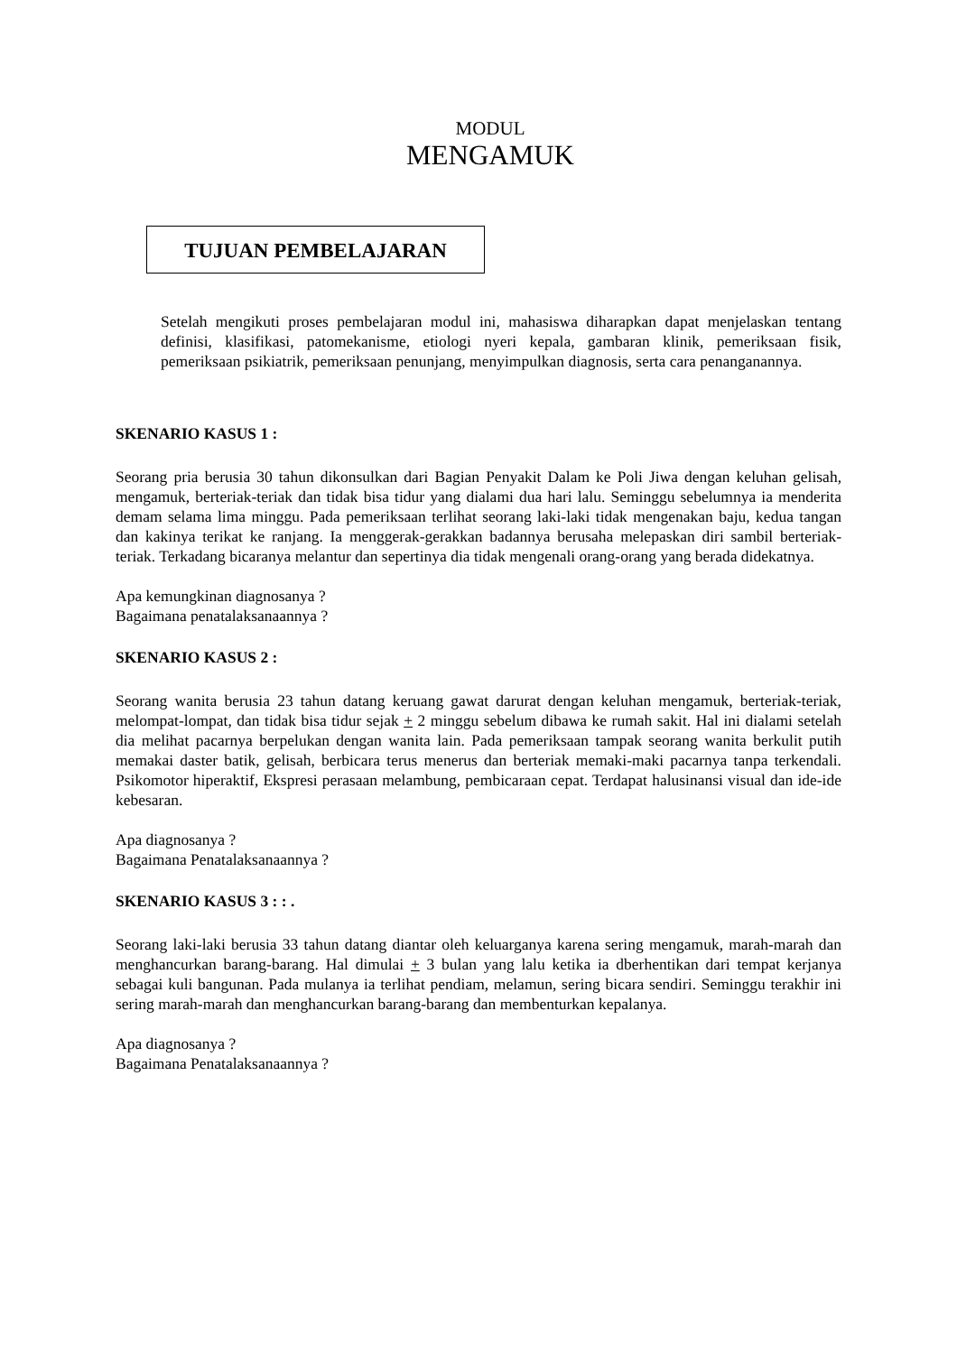MODUL
MENGAMUK
TUJUAN PEMBELAJARAN
Setelah mengikuti proses pembelajaran modul ini, mahasiswa diharapkan dapat menjelaskan tentang definisi, klasifikasi, patomekanisme, etiologi nyeri kepala, gambaran klinik, pemeriksaan fisik, pemeriksaan psikiatrik, pemeriksaan penunjang, menyimpulkan diagnosis, serta cara penanganannya.
SKENARIO KASUS 1 :
Seorang pria berusia 30 tahun dikonsulkan dari Bagian Penyakit Dalam ke Poli Jiwa dengan keluhan gelisah, mengamuk, berteriak-teriak dan tidak bisa tidur yang dialami dua hari lalu. Seminggu sebelumnya ia menderita demam selama lima minggu. Pada pemeriksaan terlihat seorang laki-laki tidak mengenakan baju, kedua tangan dan kakinya terikat ke ranjang. Ia menggerak-gerakkan badannya berusaha melepaskan diri sambil berteriak-teriak. Terkadang bicaranya melantur dan sepertinya dia tidak mengenali orang-orang yang berada didekatnya.
Apa kemungkinan diagnosanya ?
Bagaimana penatalaksanaannya ?
SKENARIO KASUS 2 :
Seorang wanita berusia 23 tahun datang keruang gawat darurat dengan keluhan mengamuk, berteriak-teriak, melompat-lompat, dan tidak bisa tidur sejak + 2 minggu sebelum dibawa ke rumah sakit. Hal ini dialami setelah dia melihat pacarnya berpelukan dengan wanita lain. Pada pemeriksaan tampak seorang wanita berkulit putih memakai daster batik, gelisah, berbicara terus menerus dan berteriak memaki-maki pacarnya tanpa terkendali. Psikomotor hiperaktif, Ekspresi perasaan melambung, pembicaraan cepat. Terdapat halusinansi visual dan ide-ide kebesaran.
Apa diagnosanya ?
Bagaimana Penatalaksanaannya ?
SKENARIO KASUS 3 : : .
Seorang laki-laki berusia 33 tahun datang diantar oleh keluarganya karena sering mengamuk, marah-marah dan menghancurkan barang-barang. Hal dimulai + 3 bulan yang lalu ketika ia dberhentikan dari tempat kerjanya sebagai kuli bangunan. Pada mulanya ia terlihat pendiam, melamun, sering bicara sendiri. Seminggu terakhir ini sering marah-marah dan menghancurkan barang-barang dan membenturkan kepalanya.
Apa diagnosanya ?
Bagaimana Penatalaksanaannya ?